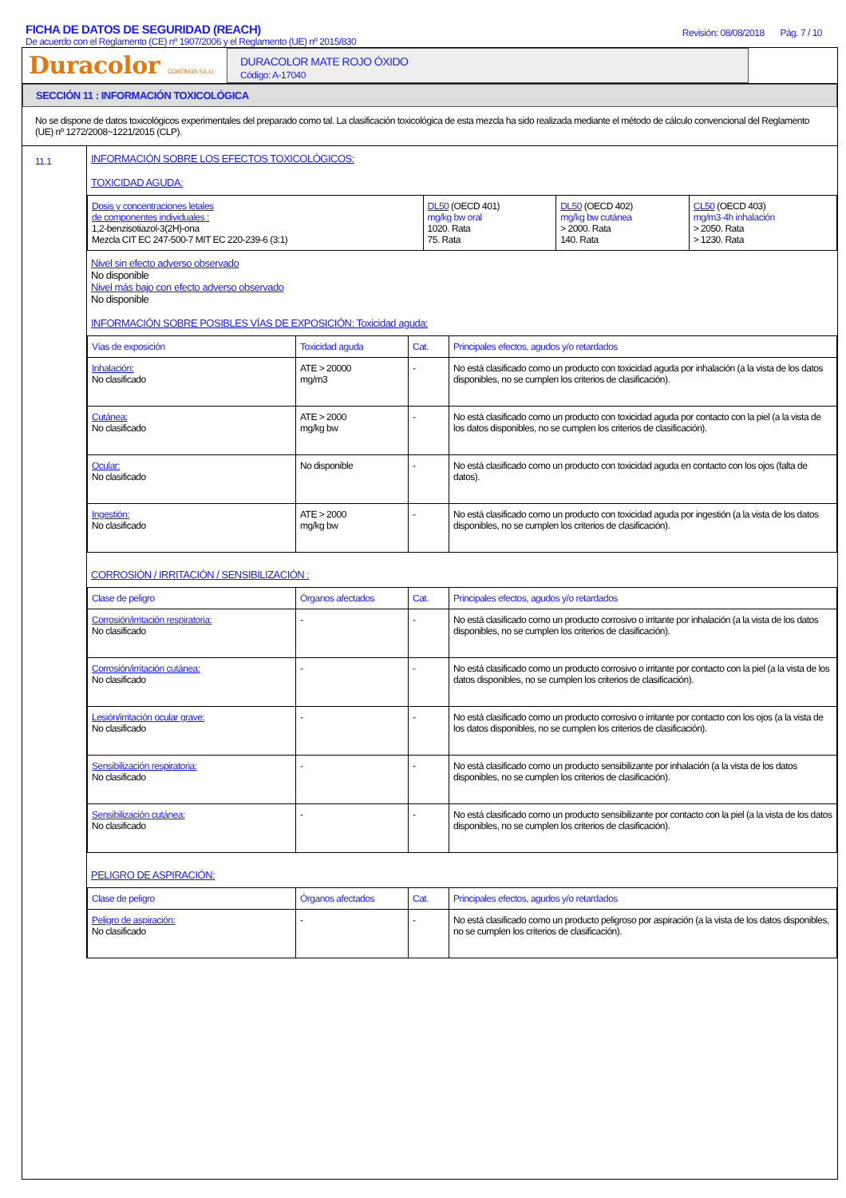FICHA DE DATOS DE SEGURIDAD (REACH)
De acuerdo con el Reglamento (CE) nº 1907/2006 y el Reglamento (UE) nº 2015/830
Revisión: 08/08/2018 Pág. 7 / 10
Duracolor COATINGS S.L.U.
DURACOLOR MATE ROJO ÓXIDO
Código: A-17040
SECCIÓN 11 : INFORMACIÓN TOXICOLÓGICA
No se dispone de datos toxicológicos experimentales del preparado como tal. La clasificación toxicológica de esta mezcla ha sido realizada mediante el método de cálculo convencional del Reglamento (UE) nº 1272/2008~1221/2015 (CLP).
11.1
INFORMACIÓN SOBRE LOS EFECTOS TOXICOLÓGICOS:
TOXICIDAD AGUDA:
| Dosis y concentraciones letales de componentes individuales : 1,2-benzisotiazol-3(2H)-ona Mezcla CIT EC 247-500-7 MIT EC 220-239-6 (3:1) | DL50 (OECD 401) mg/kg bw oral 1020. Rata 75. Rata | DL50 (OECD 402) mg/kg bw cutánea > 2000. Rata 140. Rata | CL50 (OECD 403) mg/m3·4h inhalación > 2050. Rata > 1230. Rata |
Nivel sin efecto adverso observado
No disponible
Nivel más bajo con efecto adverso observado
No disponible
INFORMACIÓN SOBRE POSIBLES VÍAS DE EXPOSICIÓN: Toxicidad aguda:
| Vías de exposición | Toxicidad aguda | Cat. | Principales efectos, agudos y/o retardados |
| --- | --- | --- | --- |
| Inhalación: No clasificado | ATE > 20000 mg/m3 | - | No está clasificado como un producto con toxicidad aguda por inhalación (a la vista de los datos disponibles, no se cumplen los criterios de clasificación). |
| Cutánea: No clasificado | ATE > 2000 mg/kg bw | - | No está clasificado como un producto con toxicidad aguda por contacto con la piel (a la vista de los datos disponibles, no se cumplen los criterios de clasificación). |
| Ocular: No clasificado | No disponible | - | No está clasificado como un producto con toxicidad aguda en contacto con los ojos (falta de datos). |
| Ingestión: No clasificado | ATE > 2000 mg/kg bw | - | No está clasificado como un producto con toxicidad aguda por ingestión (a la vista de los datos disponibles, no se cumplen los criterios de clasificación). |
CORROSIÓN / IRRITACIÓN / SENSIBILIZACIÓN :
| Clase de peligro | Órganos afectados | Cat. | Principales efectos, agudos y/o retardados |
| --- | --- | --- | --- |
| Corrosión/irritación respiratoria: No clasificado | - | - | No está clasificado como un producto corrosivo o irritante por inhalación (a la vista de los datos disponibles, no se cumplen los criterios de clasificación). |
| Corrosión/irritación cutánea: No clasificado | - | - | No está clasificado como un producto corrosivo o irritante por contacto con la piel (a la vista de los datos disponibles, no se cumplen los criterios de clasificación). |
| Lesión/irritación ocular grave: No clasificado | - | - | No está clasificado como un producto corrosivo o irritante por contacto con los ojos (a la vista de los datos disponibles, no se cumplen los criterios de clasificación). |
| Sensibilización respiratoria: No clasificado | - | - | No está clasificado como un producto sensibilizante por inhalación (a la vista de los datos disponibles, no se cumplen los criterios de clasificación). |
| Sensibilización cutánea: No clasificado | - | - | No está clasificado como un producto sensibilizante por contacto con la piel (a la vista de los datos disponibles, no se cumplen los criterios de clasificación). |
PELIGRO DE ASPIRACIÓN:
| Clase de peligro | Órganos afectados | Cat. | Principales efectos, agudos y/o retardados |
| --- | --- | --- | --- |
| Peligro de aspiración: No clasificado | - | - | No está clasificado como un producto peligroso por aspiración (a la vista de los datos disponibles, no se cumplen los criterios de clasificación). |